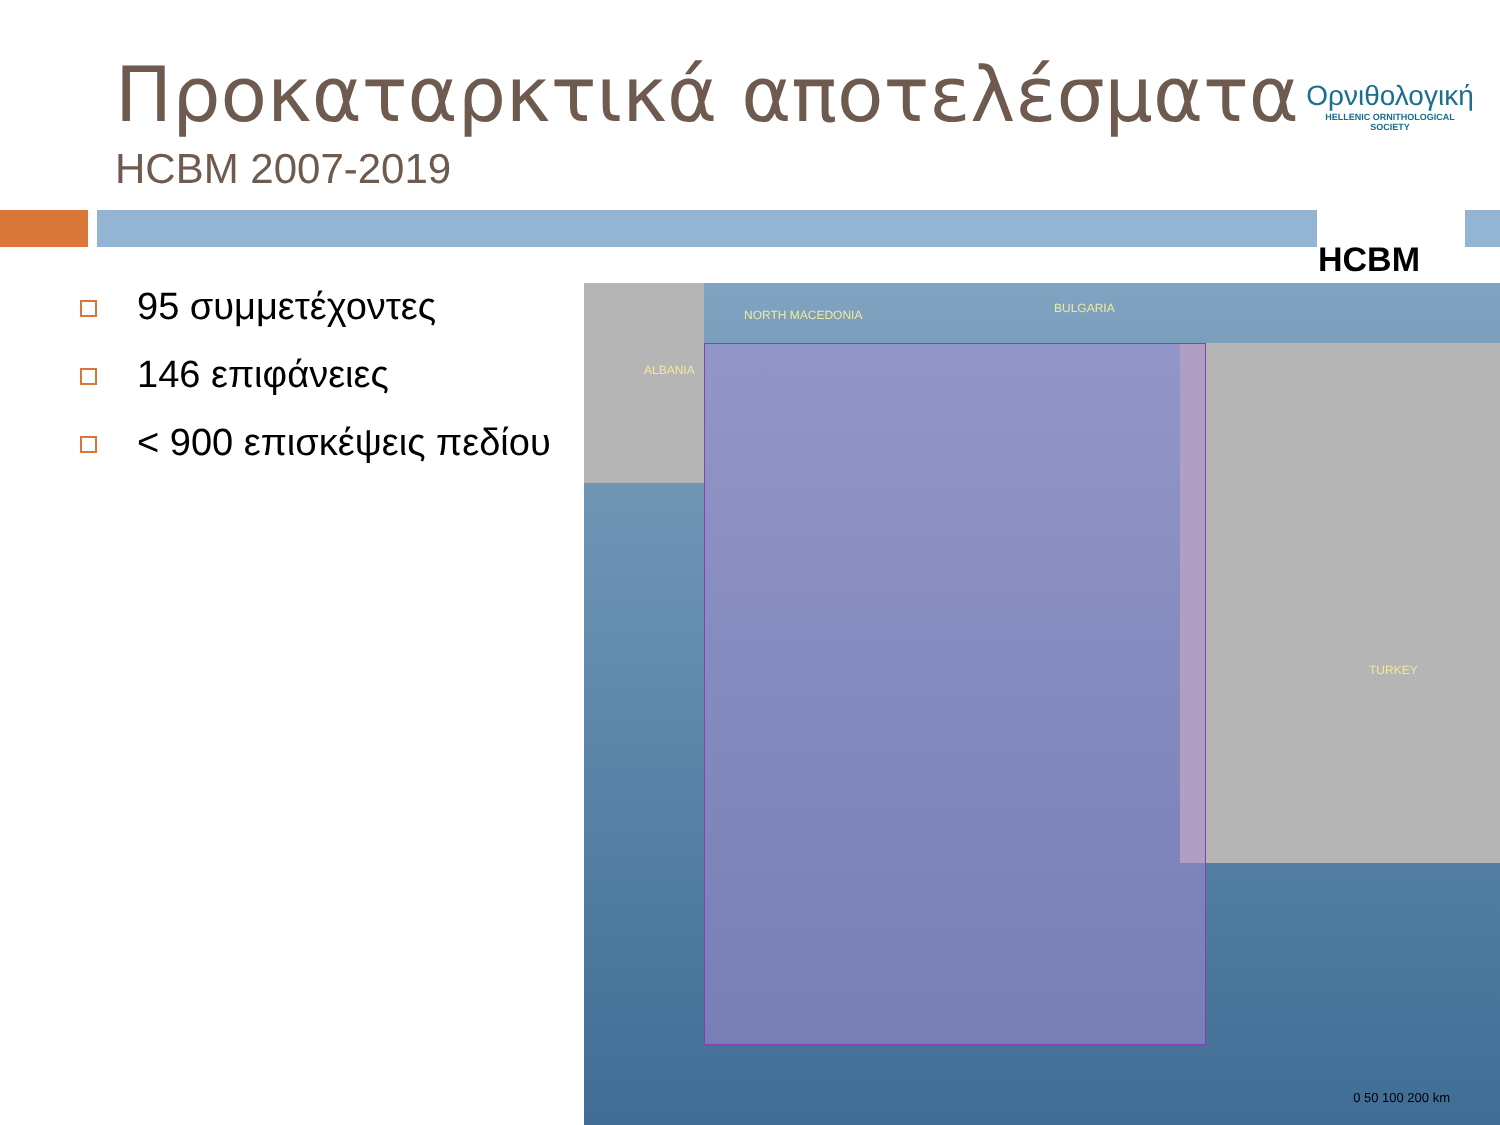Προκαταρκτικά αποτελέσματα
HCBM 2007-2019
Ορνιθολογική
HELLENIC ORNITHOLOGICAL SOCIETY
HCBM
95 συμμετέχοντες
146 επιφάνειες
< 900 επισκέψεις πεδίου
ALBANIA
NORTH MACEDONIA BULGARIA
TURKEY
0 50 100 200 km